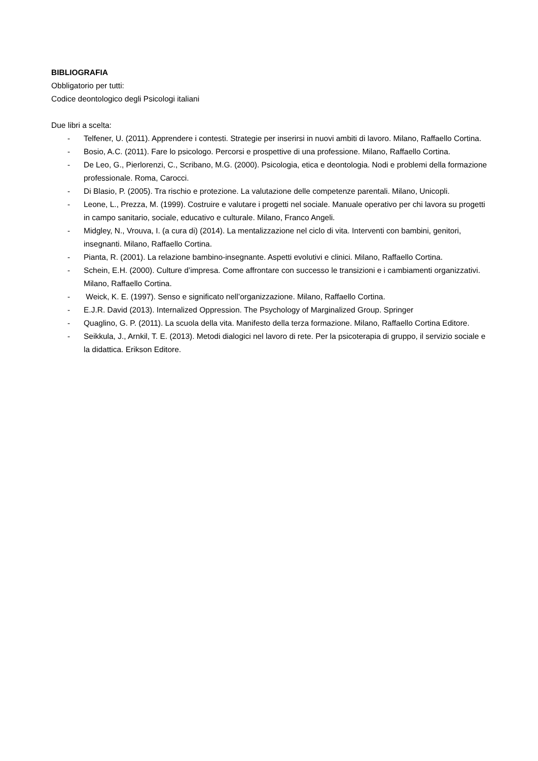BIBLIOGRAFIA
Obbligatorio per tutti:
Codice deontologico degli Psicologi italiani
Due libri a scelta:
- Telfener, U. (2011). Apprendere i contesti. Strategie per inserirsi in nuovi ambiti di lavoro. Milano, Raffaello Cortina.
- Bosio, A.C. (2011). Fare lo psicologo. Percorsi e prospettive di una professione. Milano, Raffaello Cortina.
- De Leo, G., Pierlorenzi, C., Scribano, M.G. (2000). Psicologia, etica e deontologia. Nodi e problemi della formazione professionale. Roma, Carocci.
- Di Blasio, P. (2005). Tra rischio e protezione. La valutazione delle competenze parentali. Milano, Unicopli.
- Leone, L., Prezza, M. (1999). Costruire e valutare i progetti nel sociale. Manuale operativo per chi lavora su progetti in campo sanitario, sociale, educativo e culturale. Milano, Franco Angeli.
- Midgley, N., Vrouva, I. (a cura di) (2014). La mentalizzazione nel ciclo di vita. Interventi con bambini, genitori, insegnanti. Milano, Raffaello Cortina.
- Pianta, R. (2001). La relazione bambino-insegnante. Aspetti evolutivi e clinici. Milano, Raffaello Cortina.
- Schein, E.H. (2000). Culture d’impresa. Come affrontare con successo le transizioni e i cambiamenti organizzativi. Milano, Raffaello Cortina.
- Weick, K. E. (1997). Senso e significato nell’organizzazione. Milano, Raffaello Cortina.
- E.J.R. David (2013). Internalized Oppression. The Psychology of Marginalized Group. Springer
- Quaglino, G. P. (2011). La scuola della vita. Manifesto della terza formazione. Milano, Raffaello Cortina Editore.
- Seikkula, J., Arnkil, T. E. (2013). Metodi dialogici nel lavoro di rete. Per la psicoterapia di gruppo, il servizio sociale e la didattica. Erikson Editore.